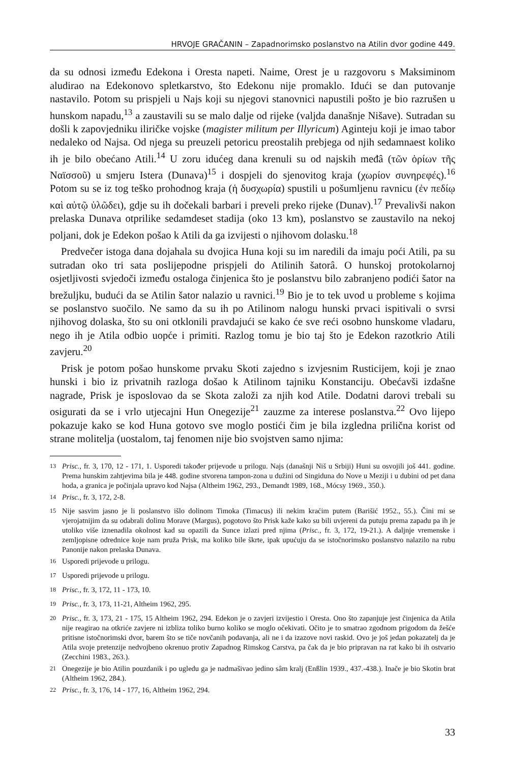HRVOJE GRAČANIN – Zapadnorimsko poslanstvo na Atilin dvor godine 449.
da su odnosi između Edekona i Oresta napeti. Naime, Orest je u razgovoru s Maksiminom aludirao na Edekonovo spletkarstvo, što Edekonu nije promaklo. Idući se dan putovanje nastavilo. Potom su prispjeli u Najs koji su njegovi stanovnici napustili pošto je bio razrušen u hunskom napadu,<sup>13</sup> a zaustavili su se malo dalje od rijeke (valjda današnje Nišave). Sutradan su došli k zapovjedniku iliričke vojske (magister militum per Illyricum) Aginteju koji je imao tabor nedaleko od Najsa. Od njega su preuzeli petoricu preostalih prebjega od njih sedamnaest koliko ih je bilo obećano Atili.<sup>14</sup> U zoru idućeg dana krenuli su od najskih međâ (τῶν ὁρίων τῆς Ναϊσσοῦ) u smjeru Istera (Dunava)<sup>15</sup> i dospjeli do sjenovitog kraja (χωρίον συνηρεφές).<sup>16</sup> Potom su se iz tog teško prohodnog kraja (ἡ δυσχωρία) spustili u pošumljenu ravnicu (ἐν πεδίῳ καὶ αὐτῷ ὑλῶδει), gdje su ih dočekali barbari i preveli preko rijeke (Dunav).<sup>17</sup> Prevalivši nakon prelaska Dunava otprilike sedamdeset stadija (oko 13 km), poslanstvo se zaustavilo na nekoj poljani, dok je Edekon pošao k Atili da ga izvijesti o njihovom dolasku.<sup>18</sup>
Predvečer istoga dana dojahala su dvojica Huna koji su im naredili da imaju poći Atili, pa su sutradan oko tri sata poslijepodne prispjeli do Atilinih šatorâ. O hunskoj protokolarnoj osjetljivosti svjedoči između ostaloga činjenica što je poslanstvu bilo zabranjeno podići šator na brežuljku, budući da se Atilin šator nalazio u ravnici.<sup>19</sup> Bio je to tek uvod u probleme s kojima se poslanstvo suočilo. Ne samo da su ih po Atilinom nalogu hunski prvaci ispitivali o svrsi njihovog dolaska, što su oni otklonili pravdajući se kako će sve reći osobno hunskome vladaru, nego ih je Atila odbio uopće i primiti. Razlog tomu je bio taj što je Edekon razotkrio Atili zavjeru.<sup>20</sup>
Prisk je potom pošao hunskome prvaku Skoti zajedno s izvjesnim Rusticijem, koji je znao hunski i bio iz privatnih razloga došao k Atilinom tajniku Konstanciju. Obećavši izdašne nagrade, Prisk je isposlovao da se Skota založi za njih kod Atile. Dodatni darovi trebali su osigurati da se i vrlo utjecajni Hun Onegezije<sup>21</sup> zauzme za interese poslanstva.<sup>22</sup> Ovo lijepo pokazuje kako se kod Huna gotovo sve moglo postići čim je bila izgledna prilična korist od strane molitelja (uostalom, taj fenomen nije bio svojstven samo njima:
<sup>13</sup> Prisc., fr. 3, 170, 12 - 171, 1. Usporedi također prijevode u prilogu. Najs (današnji Niš u Srbiji) Huni su osvojili još 441. godine. Prema hunskim zahtjevima bila je 448. godine stvorena tampon-zona u dužini od Singiduna do Nove u Meziji i u dubini od pet dana hoda, a granica je počinjala upravo kod Najsa (Altheim 1962, 293., Demandt 1989, 168., Mócsy 1969., 350.).
<sup>14</sup> Prisc., fr. 3, 172, 2-8.
<sup>15</sup> Nije sasvim jasno je li poslanstvo išlo dolinom Timoka (Timacus) ili nekim kraćim putem (Barišić 1952., 55.). Čini mi se vjerojatnijim da su odabrali dolinu Morave (Margus), pogotovo što Prisk kaže kako su bili uvjereni da putuju prema zapadu pa ih je utoliko više iznenadila okolnost kad su opazili da Sunce izlazi pred njima (Prisc., fr. 3, 172, 19-21.). A daljnje vremenske i zemljopisne odrednice koje nam pruža Prisk, ma koliko bile škrte, ipak upućuju da se istočnorimsko poslanstvo nalazilo na rubu Panonije nakon prelaska Dunava.
<sup>16</sup> Usporedi prijevode u prilogu.
<sup>17</sup> Usporedi prijevode u prilogu.
<sup>18</sup> Prisc., fr. 3, 172, 11 - 173, 10.
<sup>19</sup> Prisc., fr. 3, 173, 11-21, Altheim 1962, 295.
<sup>20</sup> Prisc., fr. 3, 173, 21 - 175, 15 Altheim 1962, 294. Edekon je o zavjeri izvijestio i Oresta. Ono što zapanjuje jest činjenica da Atila nije reagirao na otkriće zavjere ni izbliza toliko burno koliko se moglo očekivati. Očito je to smatrao zgodnom prigodom da žešće pritisne istočnorimski dvor, barem što se tiče novčanih podavanja, ali ne i da izazove novi raskid. Ovo je još jedan pokazatelj da je Atila svoje pretenzije nedvojbeno okrenuo protiv Zapadnog Rimskog Carstva, pa čak da je bio pripravan na rat kako bi ih ostvario (Zecchini 1983., 263.).
<sup>21</sup> Onegezije je bio Atilin pouzdanik i po ugledu ga je nadmašivao jedino sâm kralj (Enßlin 1939., 437.-438.). Inače je bio Skotin brat (Altheim 1962, 284.).
<sup>22</sup> Prisc., fr. 3, 176, 14 - 177, 16, Altheim 1962, 294.
33